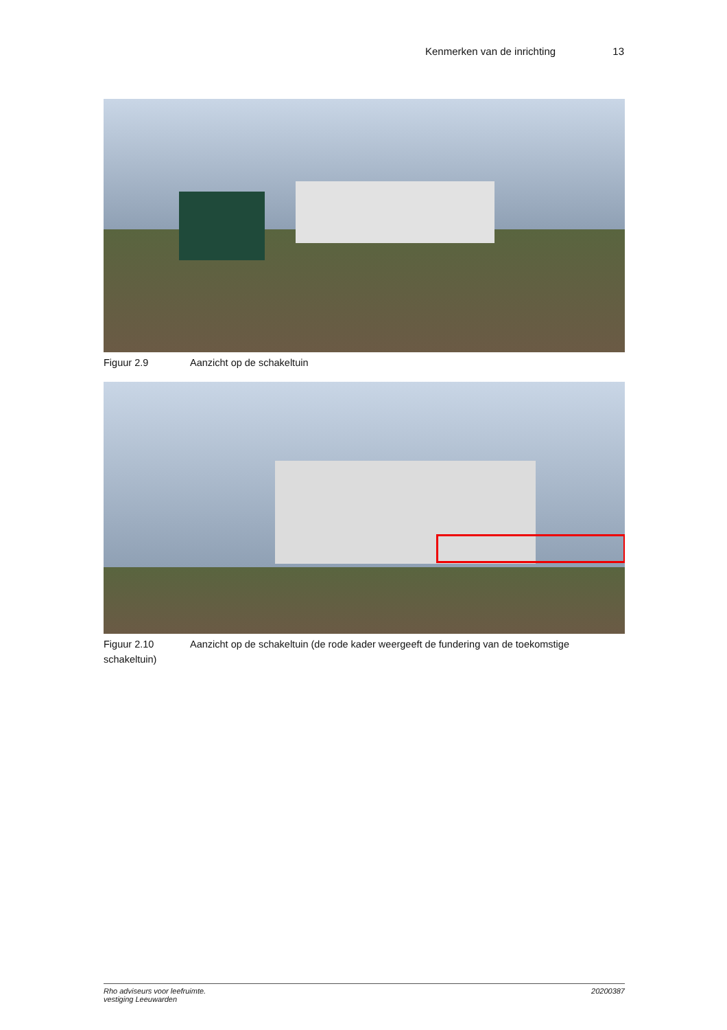Kenmerken van de inrichting 13
Figuur 2.9 Aanzicht op de schakeltuin
Figuur 2.10 Aanzicht op de schakeltuin (de rode kader weergeeft de fundering van de toekomstige schakeltuin)
Rho adviseurs voor leefruimte.
vestiging Leeuwarden
20200387